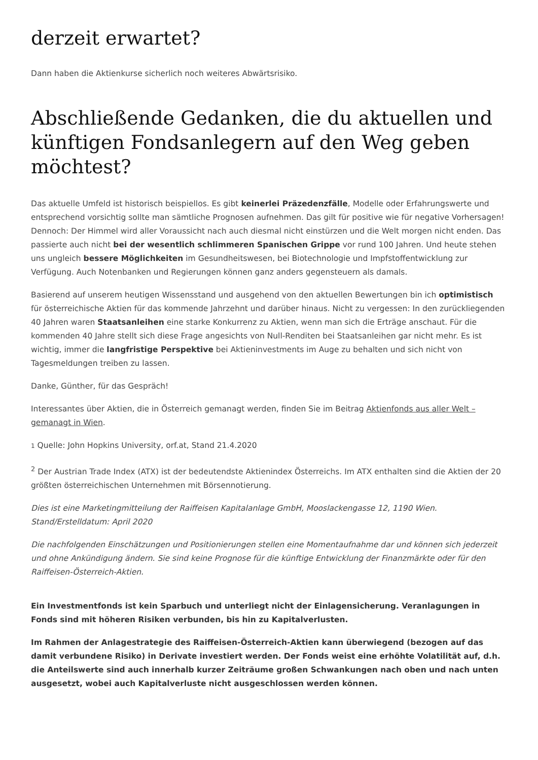derzeit erwartet?
Dann haben die Aktienkurse sicherlich noch weiteres Abwärtsrisiko.
Abschließende Gedanken, die du aktuellen und künftigen Fondsanlegern auf den Weg geben möchtest?
Das aktuelle Umfeld ist historisch beispiellos. Es gibt keinerlei Präzedenzfälle, Modelle oder Erfahrungswerte und entsprechend vorsichtig sollte man sämtliche Prognosen aufnehmen. Das gilt für positive wie für negative Vorhersagen! Dennoch: Der Himmel wird aller Voraussicht nach auch diesmal nicht einstürzen und die Welt morgen nicht enden. Das passierte auch nicht bei der wesentlich schlimmeren Spanischen Grippe vor rund 100 Jahren. Und heute stehen uns ungleich bessere Möglichkeiten im Gesundheitswesen, bei Biotechnologie und Impfstoffentwicklung zur Verfügung. Auch Notenbanken und Regierungen können ganz anders gegensteuern als damals.
Basierend auf unserem heutigen Wissensstand und ausgehend von den aktuellen Bewertungen bin ich optimistisch für österreichische Aktien für das kommende Jahrzehnt und darüber hinaus. Nicht zu vergessen: In den zurückliegenden 40 Jahren waren Staatsanleihen eine starke Konkurrenz zu Aktien, wenn man sich die Erträge anschaut. Für die kommenden 40 Jahre stellt sich diese Frage angesichts von Null-Renditen bei Staatsanleihen gar nicht mehr. Es ist wichtig, immer die langfristige Perspektive bei Aktieninvestments im Auge zu behalten und sich nicht von Tagesmeldungen treiben zu lassen.
Danke, Günther, für das Gespräch!
Interessantes über Aktien, die in Österreich gemanagt werden, finden Sie im Beitrag Aktienfonds aus aller Welt – gemanagt in Wien.
1 Quelle: John Hopkins University, orf.at, Stand 21.4.2020
<sup>2</sup> Der Austrian Trade Index (ATX) ist der bedeutendste Aktienindex Österreichs. Im ATX enthalten sind die Aktien der 20 größten österreichischen Unternehmen mit Börsennotierung.
Dies ist eine Marketingmitteilung der Raiffeisen Kapitalanlage GmbH, Mooslackengasse 12, 1190 Wien.
Stand/Erstelldatum: April 2020
Die nachfolgenden Einschätzungen und Positionierungen stellen eine Momentaufnahme dar und können sich jederzeit und ohne Ankündigung ändern. Sie sind keine Prognose für die künftige Entwicklung der Finanzmärkte oder für den Raiffeisen-Österreich-Aktien.
Ein Investmentfonds ist kein Sparbuch und unterliegt nicht der Einlagensicherung. Veranlagungen in Fonds sind mit höheren Risiken verbunden, bis hin zu Kapitalverlusten.
Im Rahmen der Anlagestrategie des Raiffeisen-Österreich-Aktien kann überwiegend (bezogen auf das damit verbundene Risiko) in Derivate investiert werden. Der Fonds weist eine erhöhte Volatilität auf, d.h. die Anteilswerte sind auch innerhalb kurzer Zeiträume großen Schwankungen nach oben und nach unten ausgesetzt, wobei auch Kapitalverluste nicht ausgeschlossen werden können.